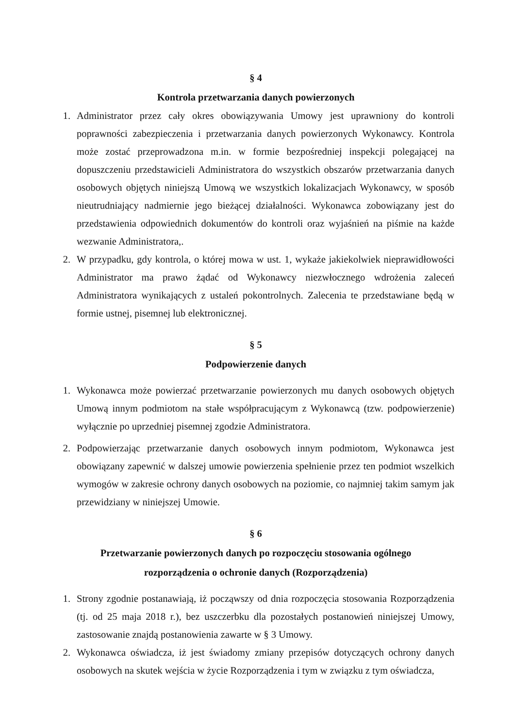§ 4
Kontrola przetwarzania danych powierzonych
1. Administrator przez cały okres obowiązywania Umowy jest uprawniony do kontroli poprawności zabezpieczenia i przetwarzania danych powierzonych Wykonawcy. Kontrola może zostać przeprowadzona m.in. w formie bezpośredniej inspekcji polegającej na dopuszczeniu przedstawicieli Administratora do wszystkich obszarów przetwarzania danych osobowych objętych niniejszą Umową we wszystkich lokalizacjach Wykonawcy, w sposób nieutrudniający nadmiernie jego bieżącej działalności. Wykonawca zobowiązany jest do przedstawienia odpowiednich dokumentów do kontroli oraz wyjaśnień na piśmie na każde wezwanie Administratora,.
2. W przypadku, gdy kontrola, o której mowa w ust. 1, wykaże jakiekolwiek nieprawidłowości Administrator ma prawo żądać od Wykonawcy niezwłocznego wdrożenia zaleceń Administratora wynikających z ustaleń pokontrolnych. Zalecenia te przedstawiane będą w formie ustnej, pisemnej lub elektronicznej.
§ 5
Podpowierzenie danych
1. Wykonawca może powierzać przetwarzanie powierzonych mu danych osobowych objętych Umową innym podmiotom na stałe współpracującym z Wykonawcą (tzw. podpowierzenie) wyłącznie po uprzedniej pisemnej zgodzie Administratora.
2. Podpowierzając przetwarzanie danych osobowych innym podmiotom, Wykonawca jest obowiązany zapewnić w dalszej umowie powierzenia spełnienie przez ten podmiot wszelkich wymogów w zakresie ochrony danych osobowych na poziomie, co najmniej takim samym jak przewidziany w niniejszej Umowie.
§ 6
Przetwarzanie powierzonych danych po rozpoczęciu stosowania ogólnego
rozporządzenia o ochronie danych (Rozporządzenia)
1. Strony zgodnie postanawiają, iż począwszy od dnia rozpoczęcia stosowania Rozporządzenia (tj. od 25 maja 2018 r.), bez uszczerbku dla pozostałych postanowień niniejszej Umowy, zastosowanie znajdą postanowienia zawarte w § 3 Umowy.
2. Wykonawca oświadcza, iż jest świadomy zmiany przepisów dotyczących ochrony danych osobowych na skutek wejścia w życie Rozporządzenia i tym w związku z tym oświadcza,